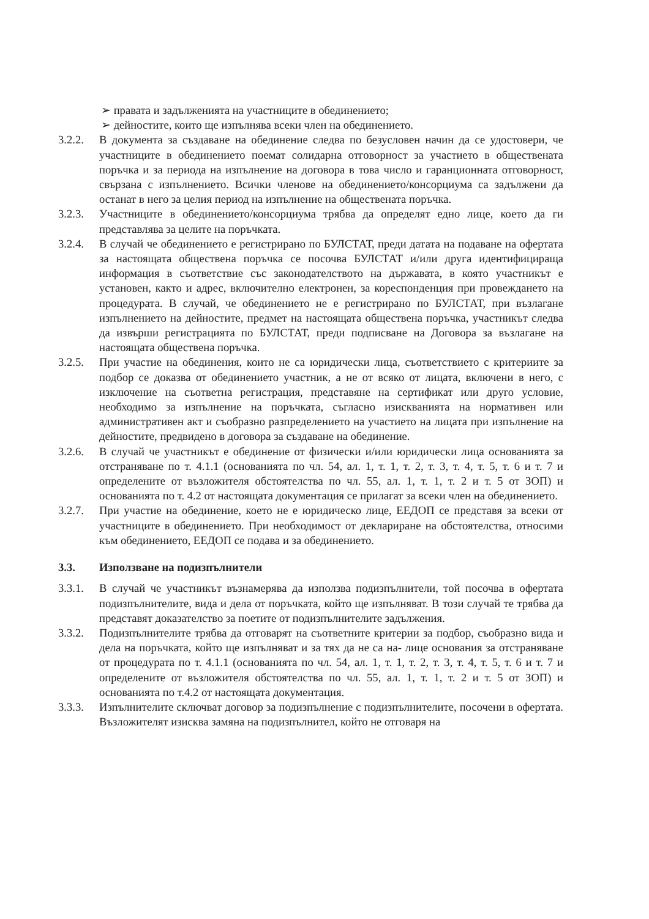➢ правата и задълженията на участниците в обединението;
➢ дейностите, които ще изпълнява всеки член на обединението.
3.2.2. В документа за създаване на обединение следва по безусловен начин да се удостовери, че участниците в обединението поемат солидарна отговорност за участието в обществената поръчка и за периода на изпълнение на договора в това число и гаранционната отговорност, свързана с изпълнението. Всички членове на обединението/консорциума са задължени да останат в него за целия период на изпълнение на обществената поръчка.
3.2.3. Участниците в обединението/консорциума трябва да определят едно лице, което да ги представлява за целите на поръчката.
3.2.4. В случай че обединението е регистрирано по БУЛСТАТ, преди датата на подаване на офертата за настоящата обществена поръчка се посочва БУЛСТАТ и/или друга идентифицираща информация в съответствие със законодателството на държавата, в която участникът е установен, както и адрес, включително електронен, за кореспонденция при провеждането на процедурата. В случай, че обединението не е регистрирано по БУЛСТАТ, при възлагане изпълнението на дейностите, предмет на настоящата обществена поръчка, участникът следва да извърши регистрацията по БУЛСТАТ, преди подписване на Договора за възлагане на настоящата обществена поръчка.
3.2.5. При участие на обединения, които не са юридически лица, съответствието с критериите за подбор се доказва от обединението участник, а не от всяко от лицата, включени в него, с изключение на съответна регистрация, представяне на сертификат или друго условие, необходимо за изпълнение на поръчката, съгласно изискванията на нормативен или административен акт и съобразно разпределението на участието на лицата при изпълнение на дейностите, предвидено в договора за създаване на обединение.
3.2.6. В случай че участникът е обединение от физически и/или юридически лица основанията за отстраняване по т. 4.1.1 (основанията по чл. 54, ал. 1, т. 1, т. 2, т. 3, т. 4, т. 5, т. 6 и т. 7 и определените от възложителя обстоятелства по чл. 55, ал. 1, т. 1, т. 2 и т. 5 от ЗОП) и основанията по т. 4.2 от настоящата документация се прилагат за всеки член на обединението.
3.2.7. При участие на обединение, което не е юридическо лице, ЕЕДОП се представя за всеки от участниците в обединението. При необходимост от деклариране на обстоятелства, относими към обединението, ЕЕДОП се подава и за обединението.
3.3. Използване на подизпълнители
3.3.1. В случай че участникът възнамерява да използва подизпълнители, той посочва в офертата подизпълнителите, вида и дела от поръчката, който ще изпълняват. В този случай те трябва да представят доказателство за поетите от подизпълнителите задължения.
3.3.2. Подизпълнителите трябва да отговарят на съответните критерии за подбор, съобразно вида и дела на поръчката, който ще изпълняват и за тях да не са на- лице основания за отстраняване от процедурата по т. 4.1.1 (основанията по чл. 54, ал. 1, т. 1, т. 2, т. 3, т. 4, т. 5, т. 6 и т. 7 и определените от възложителя обстоятелства по чл. 55, ал. 1, т. 1, т. 2 и т. 5 от ЗОП) и основанията по т.4.2 от настоящата документация.
3.3.3. Изпълнителите сключват договор за подизпълнение с подизпълнителите, посочени в офертата. Възложителят изисква замяна на подизпълнител, който не отговаря на